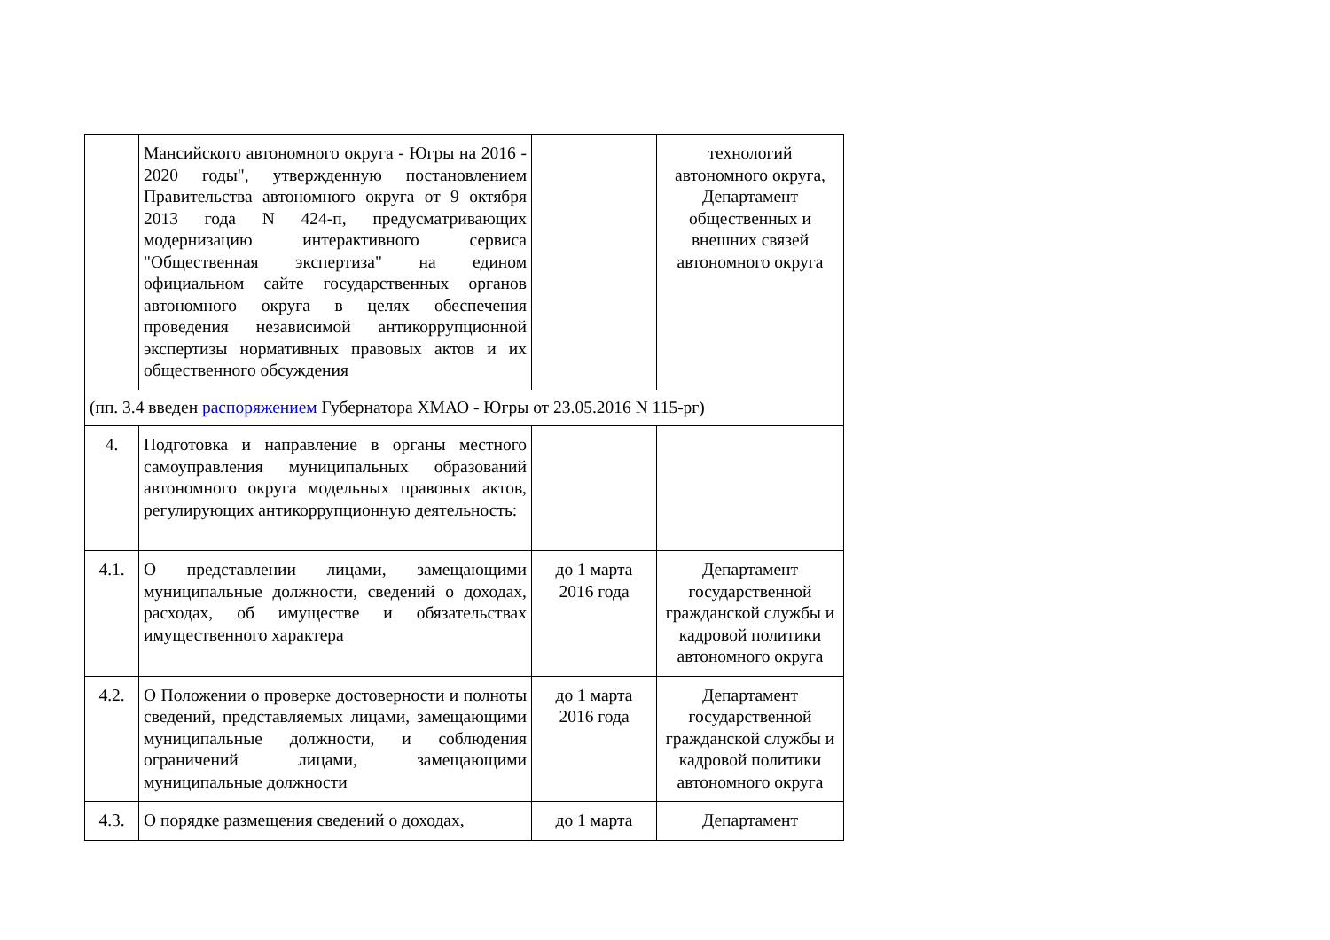| | Мансийского автономного округа - Югры на 2016 - 2020 годы", утвержденную постановлением Правительства автономного округа от 9 октября 2013 года N 424-п, предусматривающих модернизацию интерактивного сервиса "Общественная экспертиза" на едином официальном сайте государственных органов автономного округа в целях обеспечения проведения независимой антикоррупционной экспертизы нормативных правовых актов и их общественного обсуждения | | технологий автономного округа, Департамент общественных и внешних связей автономного округа |
| (пп. 3.4 введен распоряжением Губернатора ХМАО - Югры от 23.05.2016 N 115-рг) | | | |
| 4. | Подготовка и направление в органы местного самоуправления муниципальных образований автономного округа модельных правовых актов, регулирующих антикоррупционную деятельность: | | |
| 4.1. | О представлении лицами, замещающими муниципальные должности, сведений о доходах, расходах, об имуществе и обязательствах имущественного характера | до 1 марта 2016 года | Департамент государственной гражданской службы и кадровой политики автономного округа |
| 4.2. | О Положении о проверке достоверности и полноты сведений, представляемых лицами, замещающими муниципальные должности, и соблюдения ограничений лицами, замещающими муниципальные должности | до 1 марта 2016 года | Департамент государственной гражданской службы и кадровой политики автономного округа |
| 4.3. | О порядке размещения сведений о доходах, | до 1 марта | Департамент |